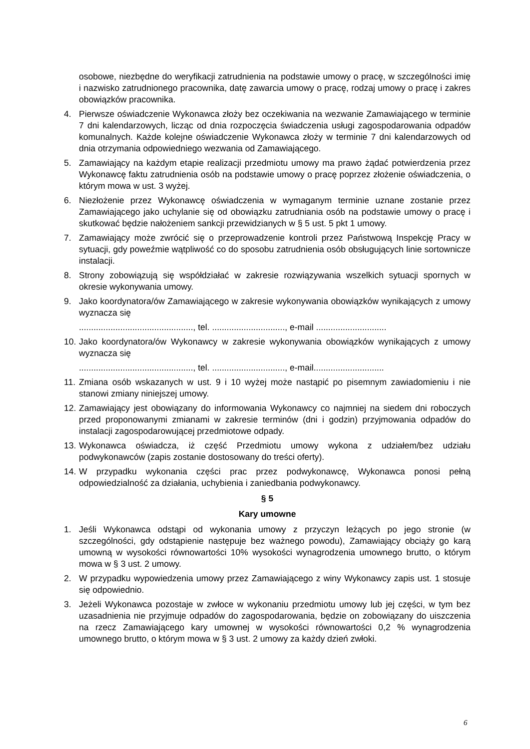osobowe, niezbędne do weryfikacji zatrudnienia na podstawie umowy o pracę, w szczególności imię i nazwisko zatrudnionego pracownika, datę zawarcia umowy o pracę, rodzaj umowy o pracę i zakres obowiązków pracownika.
4. Pierwsze oświadczenie Wykonawca złoży bez oczekiwania na wezwanie Zamawiającego w terminie 7 dni kalendarzowych, licząc od dnia rozpoczęcia świadczenia usługi zagospodarowania odpadów komunalnych. Każde kolejne oświadczenie Wykonawca złoży w terminie 7 dni kalendarzowych od dnia otrzymania odpowiedniego wezwania od Zamawiającego.
5. Zamawiający na każdym etapie realizacji przedmiotu umowy ma prawo żądać potwierdzenia przez Wykonawcę faktu zatrudnienia osób na podstawie umowy o pracę poprzez złożenie oświadczenia, o którym mowa w ust. 3 wyżej.
6. Niezłożenie przez Wykonawcę oświadczenia w wymaganym terminie uznane zostanie przez Zamawiającego jako uchylanie się od obowiązku zatrudniania osób na podstawie umowy o pracę i skutkować będzie nałożeniem sankcji przewidzianych w § 5 ust. 5 pkt 1 umowy.
7. Zamawiający może zwrócić się o przeprowadzenie kontroli przez Państwową Inspekcję Pracy w sytuacji, gdy poweźmie wątpliwość co do sposobu zatrudnienia osób obsługujących linie sortownicze instalacji.
8. Strony zobowiązują się współdziałać w zakresie rozwiązywania wszelkich sytuacji spornych w okresie wykonywania umowy.
9. Jako koordynatora/ów Zamawiającego w zakresie wykonywania obowiązków wynikających z umowy wyznacza się
..............................................., tel. .............................., e-mail .............................
10. Jako koordynatora/ów Wykonawcy w zakresie wykonywania obowiązków wynikających z umowy wyznacza się
..............................................., tel. .............................., e-mail.............................
11. Zmiana osób wskazanych w ust. 9 i 10 wyżej może nastąpić po pisemnym zawiadomieniu i nie stanowi zmiany niniejszej umowy.
12. Zamawiający jest obowiązany do informowania Wykonawcy co najmniej na siedem dni roboczych przed proponowanymi zmianami w zakresie terminów (dni i godzin) przyjmowania odpadów do instalacji zagospodarowującej przedmiotowe odpady.
13. Wykonawca oświadcza, iż część Przedmiotu umowy wykona z udziałem/bez udziału podwykonawców (zapis zostanie dostosowany do treści oferty).
14. W przypadku wykonania części prac przez podwykonawcę, Wykonawca ponosi pełną odpowiedzialność za działania, uchybienia i zaniedbania podwykonawcy.
§ 5
Kary umowne
1. Jeśli Wykonawca odstąpi od wykonania umowy z przyczyn leżących po jego stronie (w szczególności, gdy odstąpienie następuje bez ważnego powodu), Zamawiający obciąży go karą umowną w wysokości równowartości 10% wysokości wynagrodzenia umownego brutto, o którym mowa w § 3 ust. 2 umowy.
2. W przypadku wypowiedzenia umowy przez Zamawiającego z winy Wykonawcy zapis ust. 1 stosuje się odpowiednio.
3. Jeżeli Wykonawca pozostaje w zwłoce w wykonaniu przedmiotu umowy lub jej części, w tym bez uzasadnienia nie przyjmuje odpadów do zagospodarowania, będzie on zobowiązany do uiszczenia na rzecz Zamawiającego kary umownej w wysokości równowartości 0,2 % wynagrodzenia umownego brutto, o którym mowa w § 3 ust. 2 umowy za każdy dzień zwłoki.
6